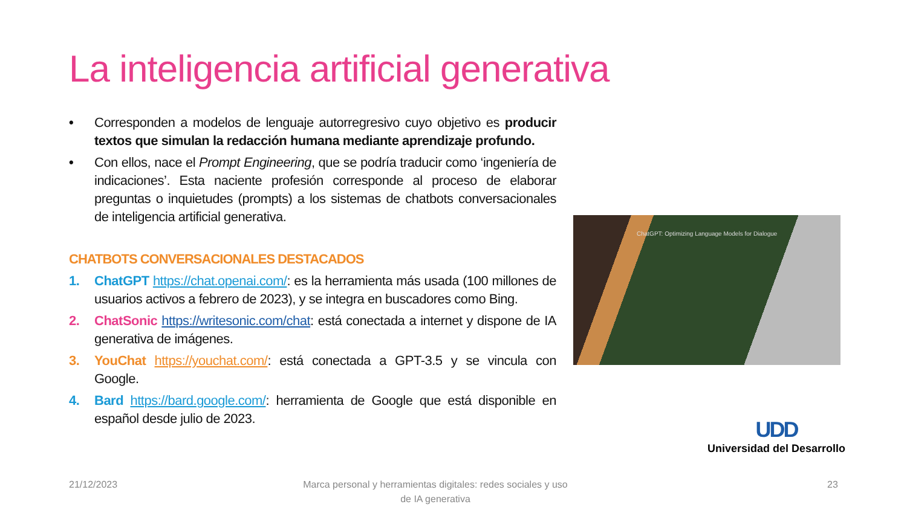La inteligencia artificial generativa
• Corresponden a modelos de lenguaje autorregresivo cuyo objetivo es producir textos que simulan la redacción humana mediante aprendizaje profundo.
• Con ellos, nace el Prompt Engineering, que se podría traducir como ‘ingeniería de indicaciones’. Esta naciente profesión corresponde al proceso de elaborar preguntas o inquietudes (prompts) a los sistemas de chatbots conversacionales de inteligencia artificial generativa.
CHATBOTS CONVERSACIONALES DESTACADOS
1. ChatGPT https://chat.openai.com/: es la herramienta más usada (100 millones de usuarios activos a febrero de 2023), y se integra en buscadores como Bing.
2. ChatSonic https://writesonic.com/chat: está conectada a internet y dispone de IA generativa de imágenes.
3. YouChat https://youchat.com/: está conectada a GPT-3.5 y se vincula con Google.
4. Bard https://bard.google.com/: herramienta de Google que está disponible en español desde julio de 2023.
ChatGPT: Optimizing Language Models for Dialogue
UDD
Universidad del Desarrollo
21/12/2023
Marca personal y herramientas digitales: redes sociales y uso de IA generativa
23